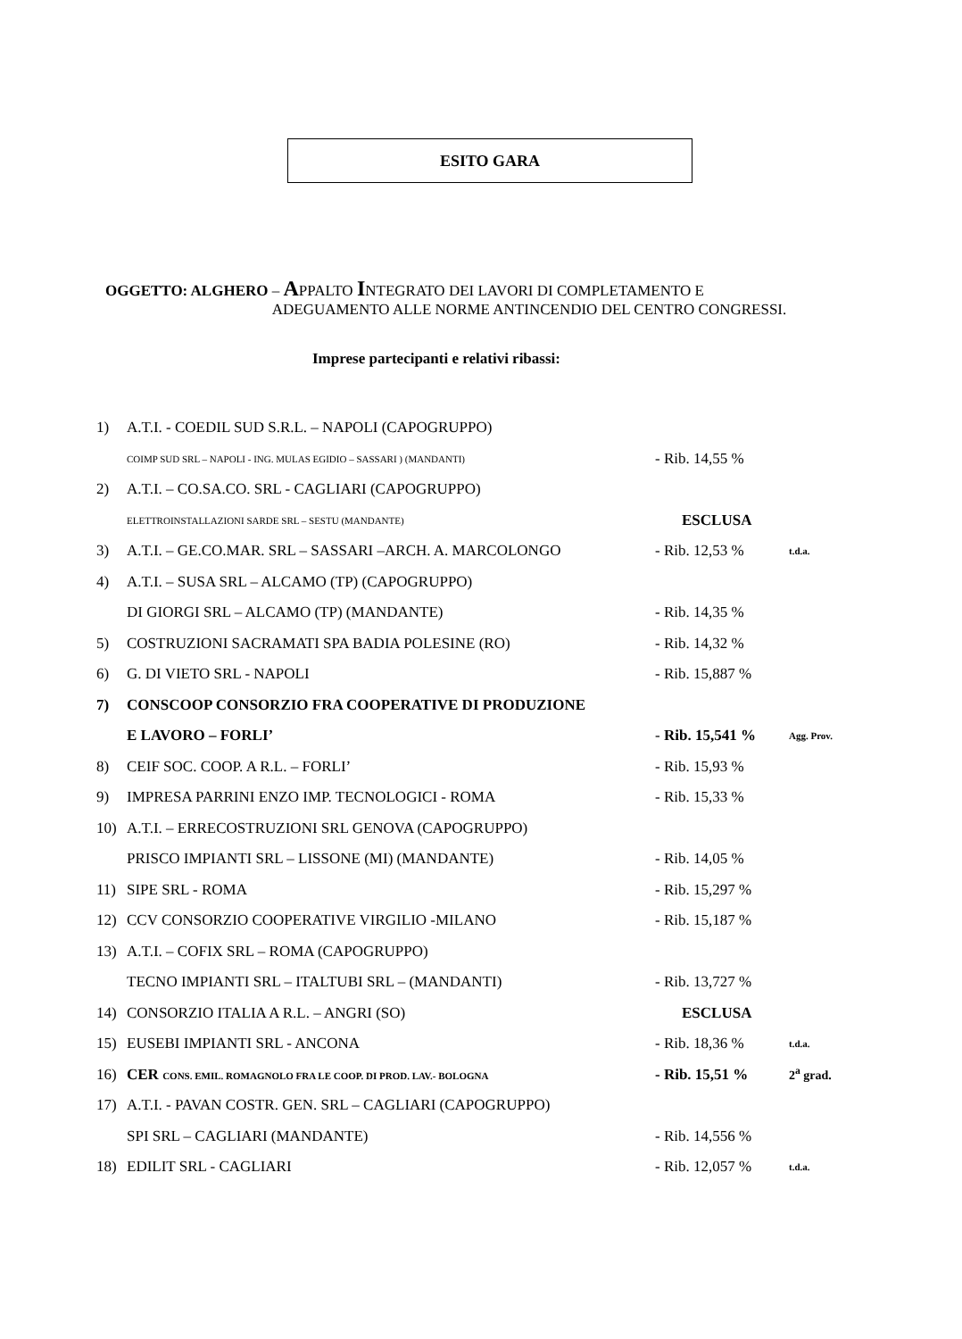ESITO GARA
OGGETTO: ALGHERO – APPALTO INTEGRATO DEI LAVORI DI COMPLETAMENTO E
ADEGUAMENTO ALLE NORME ANTINCENDIO DEL CENTRO CONGRESSI.
Imprese partecipanti e relativi ribassi:
| 1) | A.T.I. - COEDIL SUD S.R.L. – NAPOLI (CAPOGRUPPO) | | |
| | COIMP SUD SRL – NAPOLI - ING. MULAS EGIDIO – SASSARI ) (MANDANTI) | - Rib. 14,55 % | |
| 2) | A.T.I. – CO.SA.CO. SRL - CAGLIARI (CAPOGRUPPO) | | |
| | ELETTROINSTALLAZIONI SARDE SRL – SESTU (MANDANTE) | ESCLUSA | |
| 3) | A.T.I. – GE.CO.MAR. SRL – SASSARI –ARCH. A. MARCOLONGO | - Rib. 12,53 % | t.d.a. |
| 4) | A.T.I. – SUSA SRL – ALCAMO (TP) (CAPOGRUPPO) | | |
| | DI GIORGI SRL – ALCAMO (TP) (MANDANTE) | - Rib. 14,35 % | |
| 5) | COSTRUZIONI SACRAMATI SPA BADIA POLESINE (RO) | - Rib. 14,32 % | |
| 6) | G. DI VIETO SRL - NAPOLI | - Rib. 15,887 % | |
| 7) | CONSCOOP CONSORZIO FRA COOPERATIVE DI PRODUZIONE | | |
| | E LAVORO – FORLI’ | - Rib. 15,541 % | Agg. Prov. |
| 8) | CEIF SOC. COOP. A R.L. – FORLI’ | - Rib. 15,93 % | |
| 9) | IMPRESA PARRINI ENZO IMP. TECNOLOGICI - ROMA | - Rib. 15,33 % | |
| 10) | A.T.I. – ERRECOSTRUZIONI SRL GENOVA (CAPOGRUPPO) | | |
| | PRISCO IMPIANTI SRL – LISSONE (MI) (MANDANTE) | - Rib. 14,05 % | |
| 11) | SIPE SRL - ROMA | - Rib. 15,297 % | |
| 12) | CCV CONSORZIO COOPERATIVE VIRGILIO -MILANO | - Rib. 15,187 % | |
| 13) | A.T.I. – COFIX SRL – ROMA (CAPOGRUPPO) | | |
| | TECNO IMPIANTI SRL – ITALTUBI SRL – (MANDANTI) | - Rib. 13,727 % | |
| 14) | CONSORZIO ITALIA A R.L. – ANGRI (SO) | ESCLUSA | |
| 15) | EUSEBI IMPIANTI SRL - ANCONA | - Rib. 18,36 % | t.d.a. |
| 16) | CER CONS. EMIL. ROMAGNOLO FRA LE COOP. DI PROD. LAV.- BOLOGNA | - Rib. 15,51 % | 2<sup>a</sup> grad. |
| 17) | A.T.I. - PAVAN COSTR. GEN. SRL – CAGLIARI (CAPOGRUPPO) | | |
| | SPI SRL – CAGLIARI (MANDANTE) | - Rib. 14,556 % | |
| 18) | EDILIT SRL - CAGLIARI | - Rib. 12,057 % | t.d.a. |